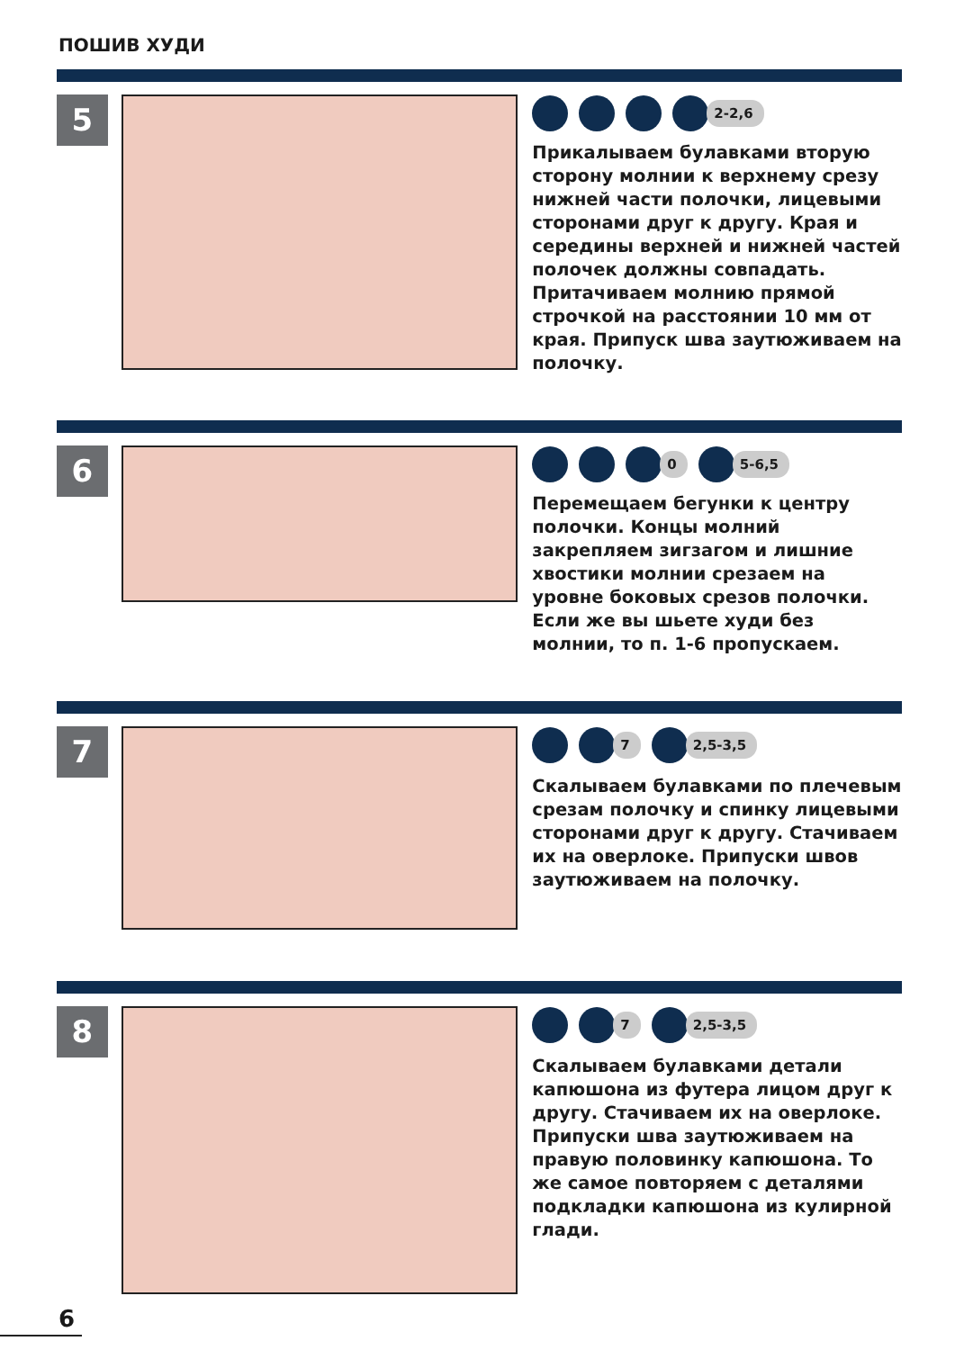ПОШИВ ХУДИ
5
2-2,6
Прикалываем булавками вторую сторону молнии к верхнему срезу нижней части полочки, лицевыми сторонами друг к другу. Края и середины верхней и нижней частей полочек должны совпадать. Притачиваем молнию прямой строчкой на расстоянии 10 мм от края. Припуск шва заутюживаем на полочку.
6
0 5-6,5
Перемещаем бегунки к центру полочки. Концы молний закрепляем зигзагом и лишние хвостики молнии срезаем на уровне боковых срезов полочки. Если же вы шьете худи без молнии, то п. 1-6 пропускаем.
7
7 2,5-3,5
Скалываем булавками по плечевым срезам полочку и спинку лицевыми сторонами друг к другу. Стачиваем их на оверлоке. Припуски швов заутюживаем на полочку.
8
7 2,5-3,5
Скалываем булавками детали капюшона из футера лицом друг к другу. Стачиваем их на оверлоке. Припуски шва заутюживаем на правую половинку капюшона. То же самое повторяем с деталями подкладки капюшона из кулирной глади.
6